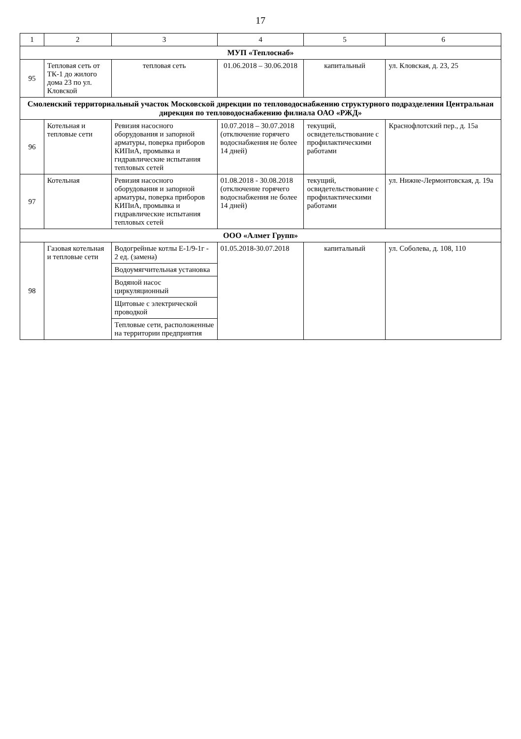17
| 1 | 2 | 3 | 4 | 5 | 6 |
| --- | --- | --- | --- | --- | --- |
| МУП «Теплоснаб» | | | | | |
| 95 | Тепловая сеть от ТК-1 до жилого дома 23 по ул. Кловской | тепловая сеть | 01.06.2018 – 30.06.2018 | капитальный | ул. Кловская, д. 23, 25 |
| Смоленский территориальный участок Московской дирекции по тепловодоснабжению структурного подразделения Центральная дирекция по тепловодоснабжению филиала ОАО «РЖД» | | | | | |
| 96 | Котельная и тепловые сети | Ревизия насосного оборудования и запорной арматуры, поверка приборов КИПиА, промывка и гидравлические испытания тепловых сетей | 10.07.2018 – 30.07.2018 (отключение горячего водоснабжения не более 14 дней) | текущий, освидетельствование с профилактическими работами | Краснофлотский пер., д. 15а |
| 97 | Котельная | Ревизия насосного оборудования и запорной арматуры, поверка приборов КИПиА, промывка и гидравлические испытания тепловых сетей | 01.08.2018 - 30.08.2018 (отключение горячего водоснабжения не более 14 дней) | текущий, освидетельствование с профилактическими работами | ул. Нижне-Лермонтовская, д. 19а |
| ООО «Алмет Групп» | | | | | |
| 98 | Газовая котельная и тепловые сети | Водогрейные котлы Е-1/9-1г - 2 ед. (замена) | 01.05.2018-30.07.2018 | капитальный | ул. Соболева, д. 108, 110 |
| | | Водоумягчительная установка | | | |
| | | Водяной насос циркуляционный | | | |
| | | Щитовые с электрической проводкой | | | |
| | | Тепловые сети, расположенные на территории предприятия | | | |